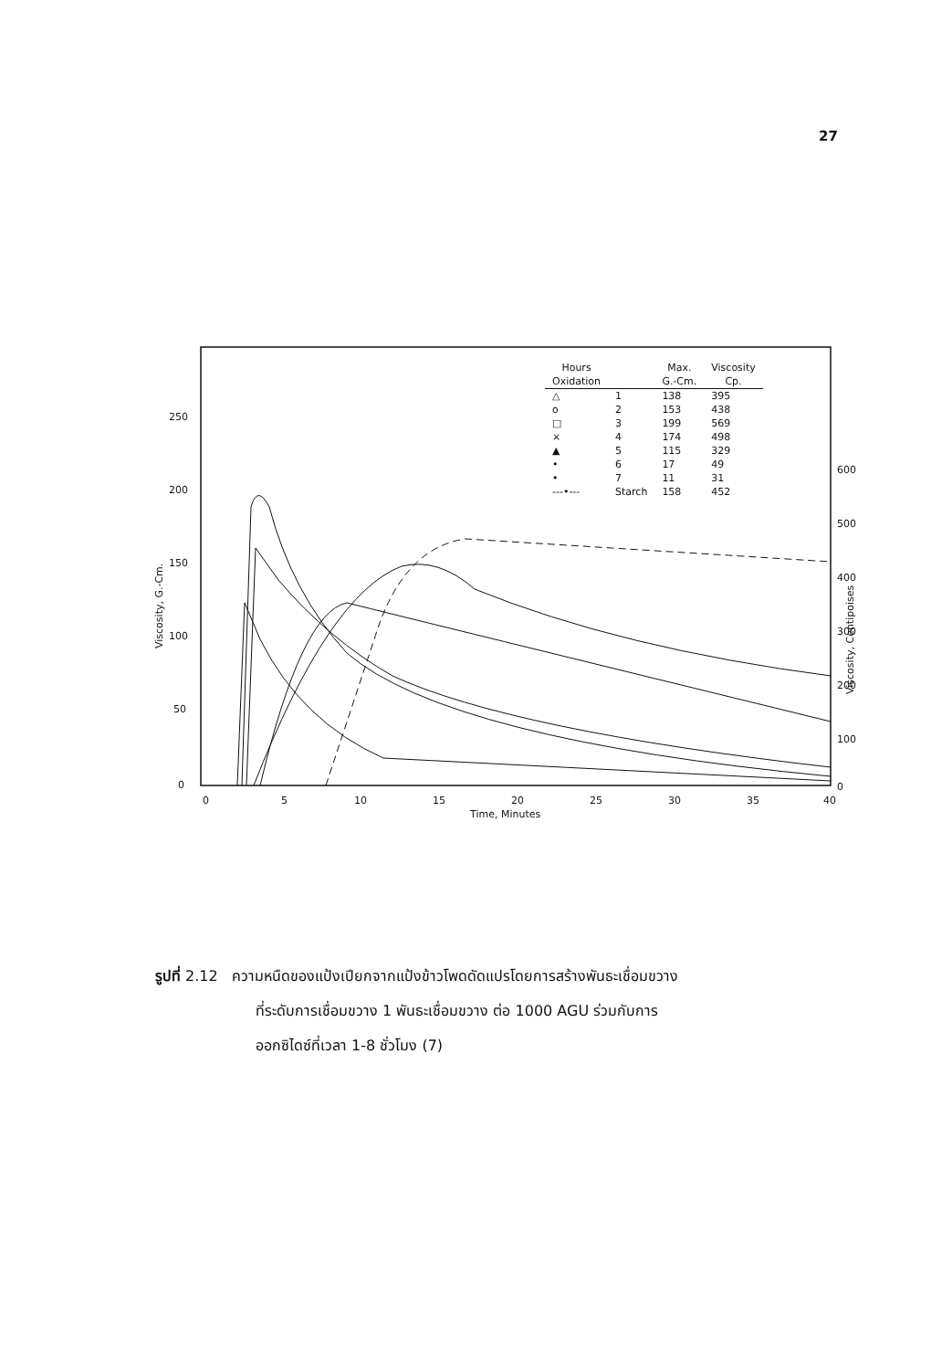27
250
200
150
100
50
0
600
500
400
300
200
100
0
0
5
10
15
20
25
30
35
40
Time, Minutes
Viscosity, G.-Cm.
Viscosity, Centipoises
| Hours | | Max. | Viscosity |
| --- | --- | --- | --- |
| Oxidation | | G.-Cm. | Cp. |
| △ | 1 | 138 | 395 |
| o | 2 | 153 | 438 |
| □ | 3 | 199 | 569 |
| × | 4 | 174 | 498 |
| ▲ | 5 | 115 | 329 |
| • | 6 | 17 | 49 |
| • | 7 | 11 | 31 |
| ---•--- | Starch | 158 | 452 |
รูปที่ 2.12 ความหนืดของแป้งเปียกจากแป้งข้าวโพดดัดแปรโดยการสร้างพันธะเชื่อมขวาง
ที่ระดับการเชื่อมขวาง 1 พันธะเชื่อมขวาง ต่อ 1000 AGU ร่วมกับการ
ออกซิไดซ์ที่เวลา 1-8 ชั่วโมง (7)